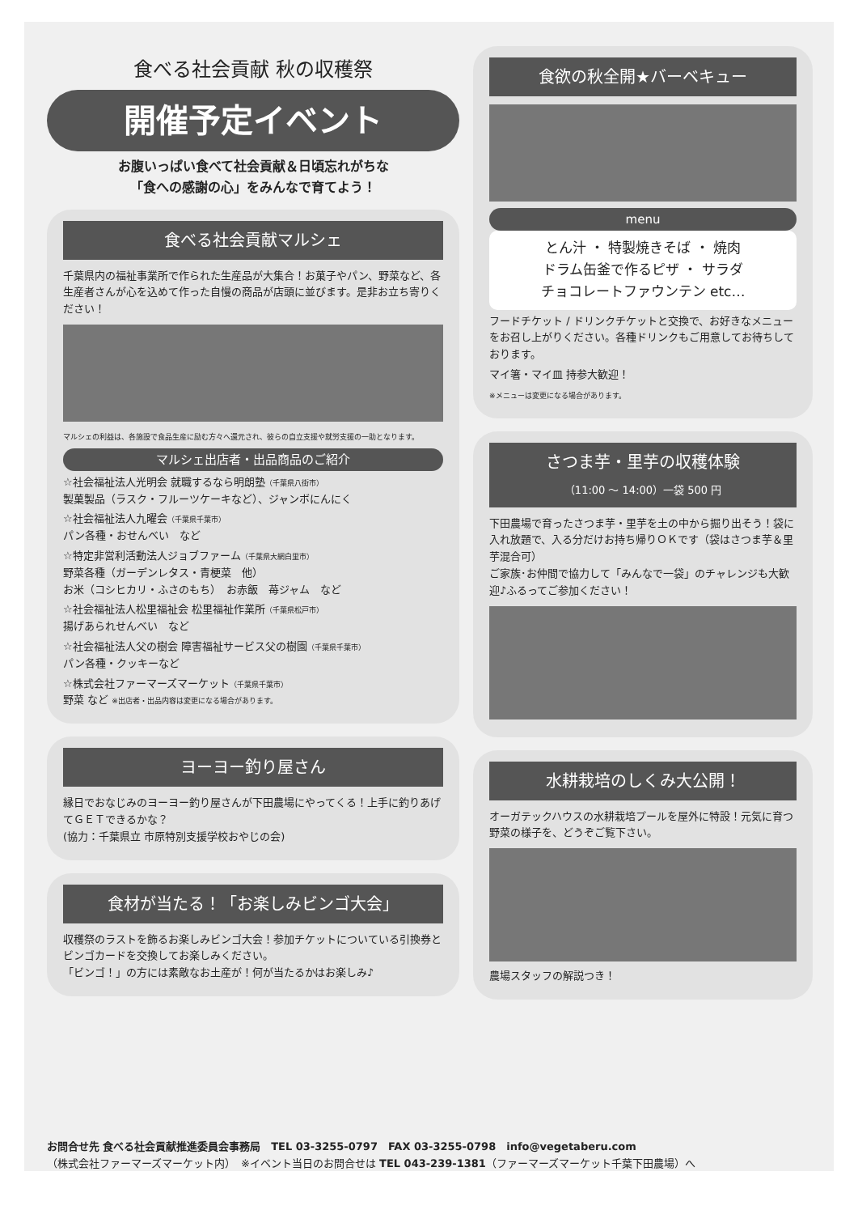食べる社会貢献 秋の収穫祭
開催予定イベント
お腹いっぱい食べて社会貢献＆日頃忘れがちな
「食への感謝の心」をみんなで育てよう！
食べる社会貢献マルシェ
千葉県内の福祉事業所で作られた生産品が大集合！お菓子やパン、野菜など、各生産者さんが心を込めて作った自慢の商品が店頭に並びます。是非お立ち寄りください！
マルシェの利益は、各施設で食品生産に励む方々へ還元され、彼らの自立支援や就労支援の一助となります。
マルシェ出店者・出品商品のご紹介
☆社会福祉法人光明会 就職するなら明朗塾（千葉県八街市）
製菓製品（ラスク・フルーツケーキなど）、ジャンボにんにく
☆社会福祉法人九曜会（千葉県千葉市）
パン各種・おせんべい　など
☆特定非営利活動法人ジョブファーム（千葉県大網白里市）
野菜各種（ガーデンレタス・青梗菜　他）
お米（コシヒカリ・ふさのもち）　お赤飯　苺ジャム　など
☆社会福祉法人松里福祉会 松里福祉作業所（千葉県松戸市）
揚げあられせんべい　など
☆社会福祉法人父の樹会 障害福祉サービス父の樹園（千葉県千葉市）
パン各種・クッキーなど
☆株式会社ファーマーズマーケット（千葉県千葉市）
野菜 など ※出店者・出品内容は変更になる場合があります。
ヨーヨー釣り屋さん
縁日でおなじみのヨーヨー釣り屋さんが下田農場にやってくる！上手に釣りあげてＧＥＴできるかな？
(協力：千葉県立 市原特別支援学校おやじの会)
食材が当たる！「お楽しみビンゴ大会」
収穫祭のラストを飾るお楽しみビンゴ大会！参加チケットについている引換券とビンゴカードを交換してお楽しみください。
「ビンゴ！」の方には素敵なお土産が！何が当たるかはお楽しみ♪
食欲の秋全開★バーベキュー
menu
とん汁 ・ 特製焼きそば ・ 焼肉
ドラム缶釜で作るピザ ・ サラダ
チョコレートファウンテン etc…
フードチケット / ドリンクチケットと交換で、お好きなメニューをお召し上がりください。各種ドリンクもご用意してお待ちしております。
マイ箸・マイ皿 持参大歓迎！
※メニューは変更になる場合があります。
さつま芋・里芋の収穫体験
（11:00 ～ 14:00）一袋 500 円
下田農場で育ったさつま芋・里芋を土の中から掘り出そう！袋に入れ放題で、入る分だけお持ち帰りＯＫです（袋はさつま芋＆里芋混合可）
ご家族･お仲間で協力して「みんなで一袋」のチャレンジも大歓迎♪ふるってご参加ください！
水耕栽培のしくみ大公開！
オーガテックハウスの水耕栽培プールを屋外に特設！元気に育つ野菜の様子を、どうぞご覧下さい。
農場スタッフの解説つき！
お問合せ先 食べる社会貢献推進委員会事務局　TEL 03-3255-0797　FAX 03-3255-0798　info@vegetaberu.com
（株式会社ファーマーズマーケット内）　※イベント当日のお問合せは TEL 043-239-1381（ファーマーズマーケット千葉下田農場）へ